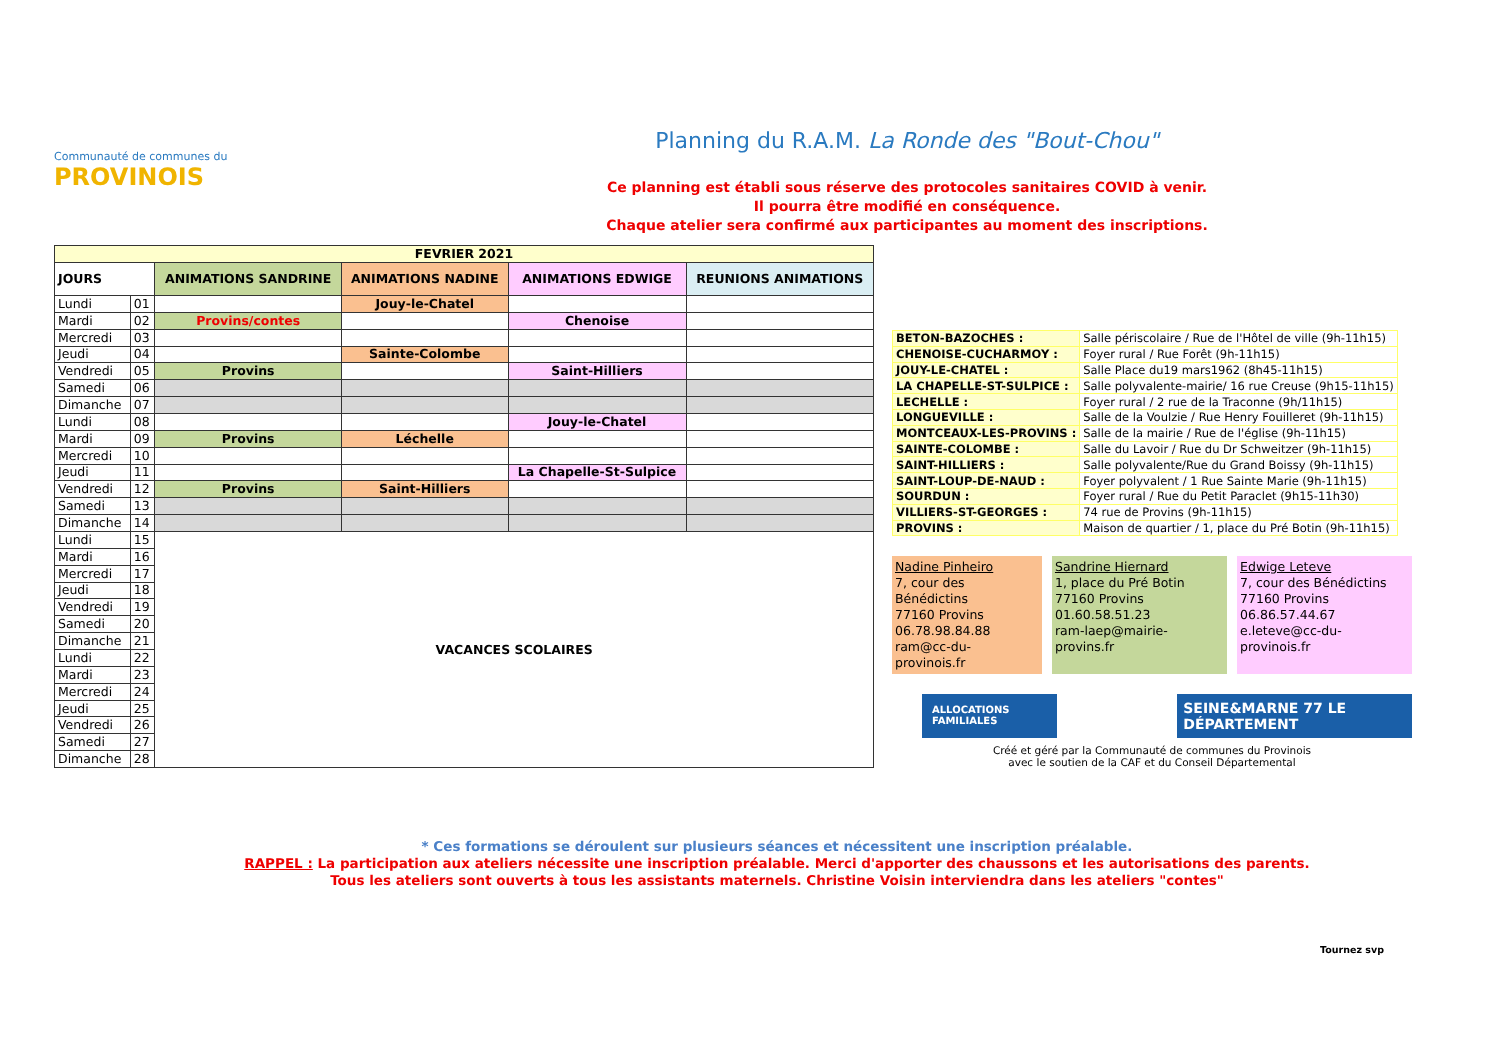Communauté de communes du
PROVINOIS
Planning du R.A.M. La Ronde des "Bout-Chou"
Ce planning est établi sous réserve des protocoles sanitaires COVID à venir.
Il pourra être modifié en conséquence.
Chaque atelier sera confirmé aux participantes au moment des inscriptions.
| FEVRIER 2021 | | | | | |
| --- | --- | --- | --- | --- | --- |
| JOURS | | ANIMATIONS SANDRINE | ANIMATIONS NADINE | ANIMATIONS EDWIGE | REUNIONS ANIMATIONS |
| Lundi | 01 | | Jouy-le-Chatel | | |
| Mardi | 02 | Provins/contes | | Chenoise | |
| Mercredi | 03 | | | | |
| Jeudi | 04 | | Sainte-Colombe | | |
| Vendredi | 05 | Provins | | Saint-Hilliers | |
| Samedi | 06 | | | | |
| Dimanche | 07 | | | | |
| Lundi | 08 | | | Jouy-le-Chatel | |
| Mardi | 09 | Provins | Léchelle | | |
| Mercredi | 10 | | | | |
| Jeudi | 11 | | | La Chapelle-St-Sulpice | |
| Vendredi | 12 | Provins | Saint-Hilliers | | |
| Samedi | 13 | | | | |
| Dimanche | 14 | | | | |
| Lundi | 15 | VACANCES SCOLAIRES | | | |
| Mardi | 16 | | | | |
| Mercredi | 17 | | | | |
| Jeudi | 18 | | | | |
| Vendredi | 19 | | | | |
| Samedi | 20 | | | | |
| Dimanche | 21 | | | | |
| Lundi | 22 | | | | |
| Mardi | 23 | | | | |
| Mercredi | 24 | | | | |
| Jeudi | 25 | | | | |
| Vendredi | 26 | | | | |
| Samedi | 27 | | | | |
| Dimanche | 28 | | | | |
| BETON-BAZOCHES : | Salle périscolaire / Rue de l'Hôtel de ville (9h-11h15) |
| CHENOISE-CUCHARMOY : | Foyer rural / Rue Forêt (9h-11h15) |
| JOUY-LE-CHATEL : | Salle Place du19 mars1962 (8h45-11h15) |
| LA CHAPELLE-ST-SULPICE : | Salle polyvalente-mairie/ 16 rue Creuse (9h15-11h15) |
| LECHELLE : | Foyer rural / 2 rue de la Traconne (9h/11h15) |
| LONGUEVILLE : | Salle de la Voulzie / Rue Henry Fouilleret (9h-11h15) |
| MONTCEAUX-LES-PROVINS : | Salle de la mairie / Rue de l'église (9h-11h15) |
| SAINTE-COLOMBE : | Salle du Lavoir / Rue du Dr Schweitzer (9h-11h15) |
| SAINT-HILLIERS : | Salle polyvalente/Rue du Grand Boissy (9h-11h15) |
| SAINT-LOUP-DE-NAUD : | Foyer polyvalent / 1 Rue Sainte Marie (9h-11h15) |
| SOURDUN : | Foyer rural / Rue du Petit Paraclet (9h15-11h30) |
| VILLIERS-ST-GEORGES : | 74 rue de Provins (9h-11h15) |
| PROVINS : | Maison de quartier / 1, place du Pré Botin (9h-11h15) |
Nadine Pinheiro
7, cour des Bénédictins
77160 Provins
06.78.98.84.88
ram@cc-du-provinois.fr
Sandrine Hiernard
1, place du Pré Botin
77160 Provins
01.60.58.51.23
ram-laep@mairie-provins.fr
Edwige Leteve
7, cour des Bénédictins
77160 Provins
06.86.57.44.67
e.leteve@cc-du-provinois.fr
ALLOCATIONS FAMILIALES SEINE&MARNE 77 LE DÉPARTEMENT
Créé et géré par la Communauté de communes du Provinois
avec le soutien de la CAF et du Conseil Départemental
* Ces formations se déroulent sur plusieurs séances et nécessitent une inscription préalable.
RAPPEL : La participation aux ateliers nécessite une inscription préalable. Merci d'apporter des chaussons et les autorisations des parents.
Tous les ateliers sont ouverts à tous les assistants maternels. Christine Voisin interviendra dans les ateliers "contes"
Tournez svp